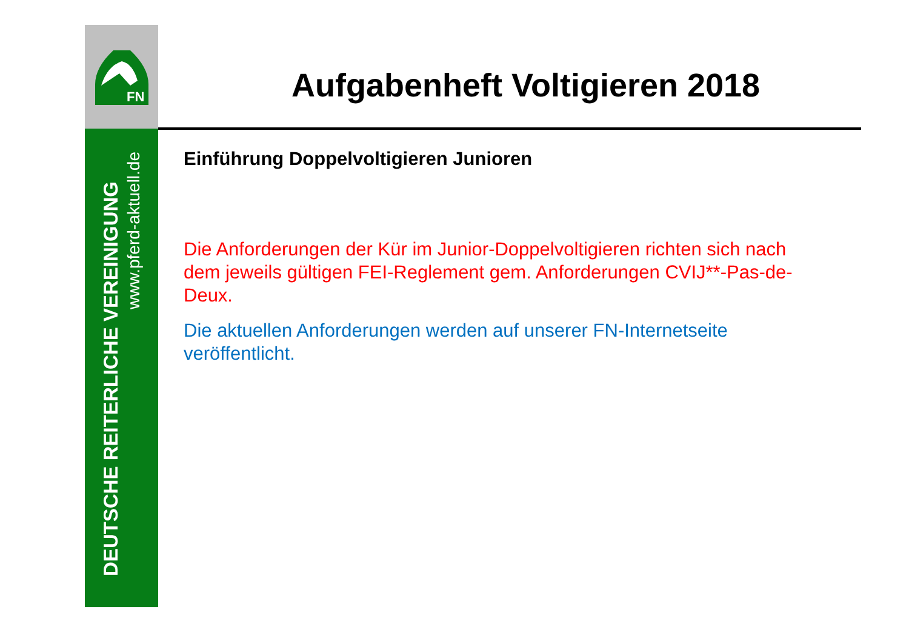FN
DEUTSCHE REITERLICHE VEREINIGUNG
www.pferd-aktuell.de
Aufgabenheft Voltigieren 2018
Einführung Doppelvoltigieren Junioren
Die Anforderungen der Kür im Junior-Doppelvoltigieren richten sich nach dem jeweils gültigen FEI-Reglement gem. Anforderungen CVIJ**-Pas-de-Deux.
Die aktuellen Anforderungen werden auf unserer FN-Internetseite veröffentlicht.